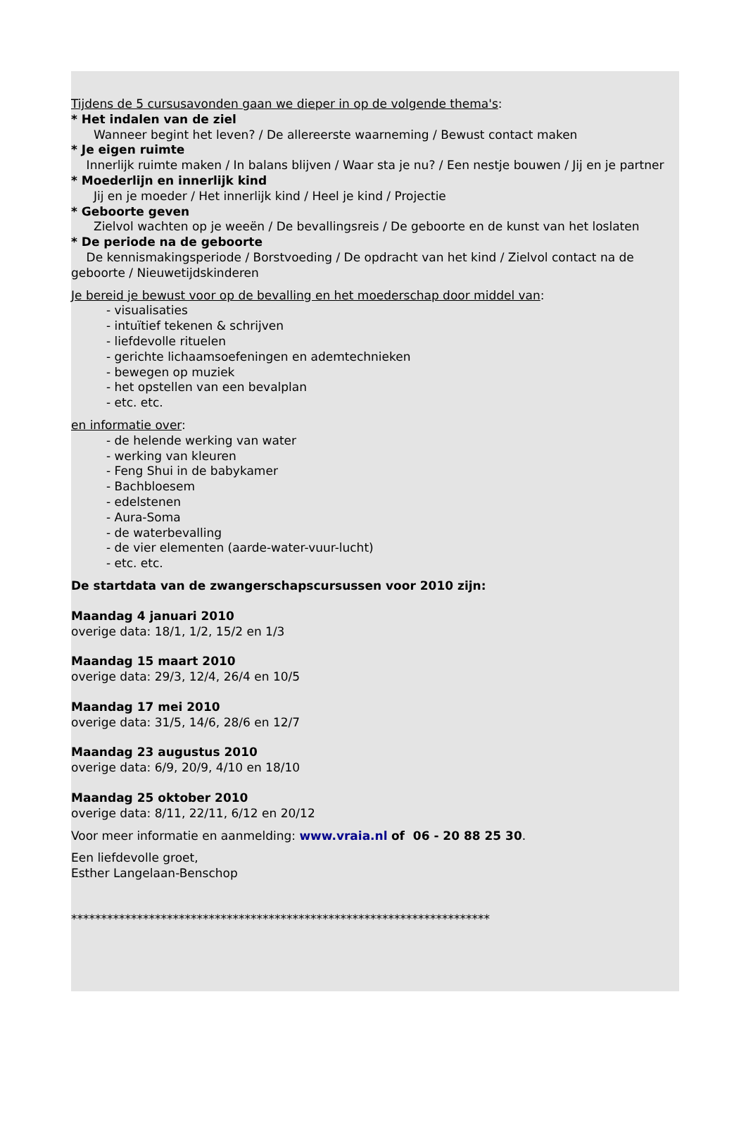Tijdens de 5 cursusavonden gaan we dieper in op de volgende thema's:
* Het indalen van de ziel
Wanneer begint het leven? / De allereerste waarneming / Bewust contact maken
* Je eigen ruimte
Innerlijk ruimte maken / In balans blijven / Waar sta je nu? / Een nestje bouwen / Jij en je partner
* Moederlijn en innerlijk kind
Jij en je moeder / Het innerlijk kind / Heel je kind / Projectie
* Geboorte geven
Zielvol wachten op je weeën / De bevallingsreis / De geboorte en de kunst van het loslaten
* De periode na de geboorte
De kennismakingsperiode / Borstvoeding / De opdracht van het kind / Zielvol contact na de geboorte / Nieuwetijdskinderen
Je bereid je bewust voor op de bevalling en het moederschap door middel van:
- visualisaties
- intuïtief tekenen & schrijven
- liefdevolle rituelen
- gerichte lichaamsoefeningen en ademtechnieken
- bewegen op muziek
- het opstellen van een bevalplan
- etc. etc.
en informatie over:
- de helende werking van water
- werking van kleuren
- Feng Shui in de babykamer
- Bachbloesem
- edelstenen
- Aura-Soma
- de waterbevalling
- de vier elementen (aarde-water-vuur-lucht)
- etc. etc.
De startdata van de zwangerschapscursussen voor 2010 zijn:
Maandag 4 januari 2010
overige data: 18/1, 1/2, 15/2 en 1/3
Maandag 15 maart 2010
overige data: 29/3, 12/4, 26/4 en 10/5
Maandag 17 mei 2010
overige data: 31/5, 14/6, 28/6 en 12/7
Maandag 23 augustus 2010
overige data: 6/9, 20/9, 4/10 en 18/10
Maandag 25 oktober 2010
overige data: 8/11, 22/11, 6/12 en 20/12
Voor meer informatie en aanmelding: www.vraia.nl of 06 - 20 88 25 30.
Een liefdevolle groet,
Esther Langelaan-Benschop
**********************************************************************